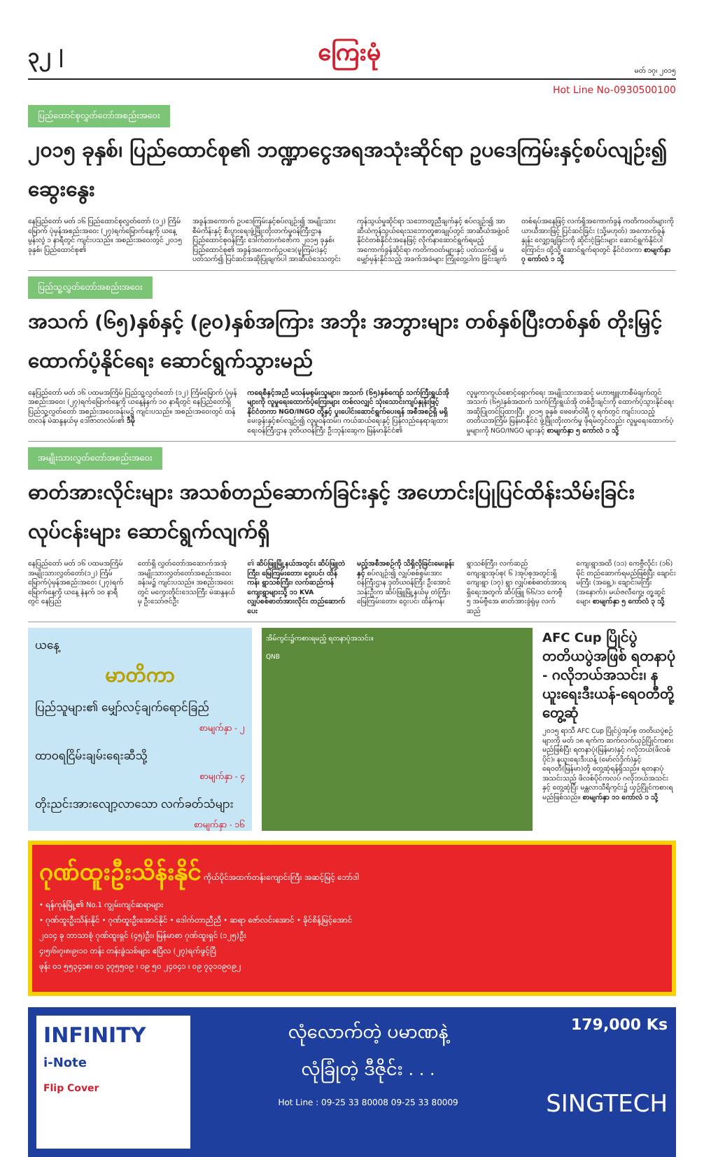၃၂ | ကြေးမုံ မတ် ၁၇၊ ၂၀၁၅
Hot Line No-0930500100
ပြည်ထောင်စုလွှတ်တော်အစည်းအဝေး
၂၀၁၅ ခုနှစ်၊ ပြည်ထောင်စု၏ ဘဏ္ဍာငွေအရအသုံးဆိုင်ရာ ဥပဒေကြမ်းနှင့်စပ်လျဉ်း၍ ဆွေးနွေး
နေပြည်တော် မတ် ၁၆ ပြည်ထောင်စုလွှတ်တော် (၁၂) ကြိမ်မြောက် ပုံမှန်အစည်းအဝေး (၂၇)ရက်မြောက်နေ့ကို ယနေ့မွန်းလွဲ ၁ နာရီတွင် ကျင်းပသည်။ အစည်းအဝေးတွင် ၂၀၁၅ ခုနှစ်၊ ပြည်ထောင်စု၏
အခွန်အကောက် ဥပဒေကြမ်းနှင့်စပ်လျဉ်း၍ အမျိုးသားစီမံကိန်းနှင့် စီးပွားရေးဖွံ့ဖြိုးတိုးတက်မှုဝန်ကြီးဌာန ပြည်ထောင်စုဝန်ကြီး ဒေါက်တာကံဇော်က ၂၀၁၅ ခုနှစ်၊ ပြည်ထောင်စု၏ အခွန်အကောက်ဥပဒေ(မူကြမ်း)နှင့် ပတ်သက်၍ ပြင်ဆင်အဆိုပြုချက်ပါ အာဆီယံဒေသတွင်း
ကုန်သွယ်မှုဆိုင်ရာ သဘောတူညီချက်နှင့် စပ်လျဉ်း၍ အာဆီယံကုန်သွယ်ရေးသဘောတူစာချုပ်တွင် အာဆီယံအဖွဲ့ဝင် နိုင်ငံတစ်နိုင်ငံအနေဖြင့် လိုက်နာဆောင်ရွက်ရမည့် အကောက်ခွန်ဆိုင်ရာ ကတိကဝတ်များနှင့် ပတ်သက်၍ မမျှော်မှန်းနိုင်သည့် အခက်အခဲများ ကြုံတွေ့ပါက ခြွင်းချက်
တစ်ရပ်အနေဖြင့် လက်ရှိအကောက်ခွန် ကတိကဝတ်များကို ယာယီအားဖြင့် ပြင်ဆင်ခြင်း (သို့မဟုတ်) အကောက်ခွန်နှုန်း လျှော့ချခြင်းကို ဆိုင်းငံ့ခြင်းများ ဆောင်ရွက်နိုင်ပါကြောင်း၊ ထို့သို့ ဆောင်ရွက်ရာတွင် နိုင်ငံတကာ စာမျက်နှာ ၇ ကော်လံ ၁ သို့
ပြည်သူ့လွှတ်တော်အစည်းအဝေး
အသက် (၆၅)နှစ်နှင့် (၉၀)နှစ်အကြား အဘိုး အဘွားများ တစ်နှစ်ပြီးတစ်နှစ် တိုးမြှင့်ထောက်ပံ့နိုင်ရေး ဆောင်ရွက်သွားမည်
နေပြည်တော် မတ် ၁၆ ပထမအကြိမ် ပြည်သူ့လွှတ်တော် (၁၂) ကြိမ်မြောက် ပုံမှန်အစည်းအဝေး (၂၇)ရက်မြောက်နေ့ကို ယနေ့နံနက် ၁၀ နာရီတွင် နေပြည်တော်ရှိ ပြည်သူ့လွှတ်တော် အစည်းအဝေးခန်းမ၌ ကျင်းပသည်။ အစည်းအဝေးတွင် ထန်တလန် မဲဆန္ဒနယ်မှ ဒေါ်ဇာတလဲမ်း၏ ဒီမို
ကရေစီနှင့်အညီ မသန်မစွမ်းသူများ၊ အသက် (၆၅)နှစ်ကျော် သက်ကြီးရွယ်အိုများကို လူမှုရေးထောက်ပံ့ကြေးများ တစ်လလျှင် သုံးသောင်းကျပ်နှုန်းဖြင့် နိုင်ငံတကာ NGO/INGO တို့နှင့် ပူးပေါင်းဆောင်ရွက်ပေးရန် အစီအစဉ်ရှိ မရှိ မေးခွန်းနှင့်စပ်လျဉ်း၍ လူမှုဝန်ထမ်း၊ ကယ်ဆယ်ရေးနှင့် ပြန်လည်နေရာချထားရေးဝန်ကြီးဌာန ဒုတိယဝန်ကြီး ဦးဘုန်းဆွေက မြန်မာနိုင်ငံ၏
လူမှုကာကွယ်စောင့်ရှောက်ရေး အမျိုးသားအဆင့် မဟာဗျူဟာစီမံချက်တွင် အသက် (၆၅)နှစ်အထက် သက်ကြီးရွယ်အို တစ်ဦးချင်းကို ထောက်ပံ့သွားနိုင်ရေး အဆိုပြုတင်ပြထားပြီး ၂၀၁၅ ခုနှစ် ဖေဖော်ဝါရီ ၇ ရက်တွင် ကျင်းပသည့် တတိယအကြိမ် မြန်မာနိုင်ငံ ဖွံ့ဖြိုးတိုးတက်မှု ဖိုရမ်တွင်လည်း လူမှုရေးထောက်ပံ့မှုများကို NGO/INGO များနှင့် စာမျက်နှာ ၅ ကော်လံ ၁ သို့
အမျိုးသားလွှတ်တော်အစည်းအဝေး
ဓာတ်အားလိုင်းများ အသစ်တည်ဆောက်ခြင်းနှင့် အဟောင်းပြုပြင်ထိန်းသိမ်းခြင်းလုပ်ငန်းများ ဆောင်ရွက်လျက်ရှိ
နေပြည်တော် မတ် ၁၆ ပထမအကြိမ် အမျိုးသားလွှတ်တော်(၁၂) ကြိမ်မြောက်ပုံမှန်အစည်းအဝေး (၂၇)ရက်မြောက်နေ့ကို ယနေ့ နံနက် ၁၀ နာရီတွင် နေပြည်
တော်ရှိ လွှတ်တော်အဆောက်အအုံ အမျိုးသားလွှတ်တော်အစည်းအဝေးခန်းမ၌ ကျင်းပသည်။ အစည်းအဝေးတွင် မကွေးတိုင်းဒေသကြီး မဲဆန္ဒနယ်မှ ဦးသော်ဇင်ဦး
၏ ဆိပ်ဖြူမြို့နယ်အတွင်း ဆိပ်ဖြူတဲကြီး၊ မြေကြမ်းတော၊ ဝွေးပင်၊ ထိန်ကန်၊ ရွာသစ်ကြီး၊ လက်ဆည်ကန်ကျေးရွာများသို့ ၁၁ KVA လျှပ်စစ်ဓာတ်အားလိုင်း တည်ဆောက်ပေး
မည့်အစီအစဉ်ကို သိရှိလိုခြင်းမေးခွန်းနှင့် စပ်လျဉ်း၍ လျှပ်စစ်စွမ်းအားဝန်ကြီးဌာန ဒုတိယဝန်ကြီး ဦးအောင်သန်းဦးက ဆိပ်ဖြူမြို့နယ်မှ တဲကြီး၊ မြေကြမ်းတော၊ ဝွေးပင်၊ ထိန်ကန်၊
ရွာသစ်ကြီး၊ လက်ဆည်ကျေးရွာအုပ်စု( ၆ )အုပ်စုအတွင်းရှိ ကျေးရွာ (၁၇) ရွာ လျှပ်စစ်ဓာတ်အားရရှိရေးအတွက် ဆိပ်ဖြူ ၆၆/၁၁ ကေဗွီ ၅ အမ်ဗွီအေ ဓာတ်အားခွဲရုံမှ လက်ဆည်
ကျေးရွာအထိ (၁၁) ကေဗွီလိုင်း (၁၆) မိုင် တည်ဆောက်ရမည်ဖြစ်ပြီး ချောင်းမကြီး (အရှေ့)၊ ချောင်းမကြီး (အနောက်)၊ မယ်ဇလီကွေ့၊ တူ့ဆွင်မျော၊ စာမျက်နှာ ၅ ကော်လံ ၃ သို့
ယနေ့
မာတိကာ
ပြည်သူများ၏ မျှော်လင့်ချက်ရောင်ခြည်
စာမျက်နှာ - ၂
ထာဝရငြိမ်းချမ်းရေးဆီသို့
စာမျက်နှာ - ၄
တိုးညင်းအားလျော့လာသော လက်ခတ်သံများ
စာမျက်နှာ - ၁၆
အိမ်ကွင်း၌ကစားရမည့် ရတနာပုံအသင်း။
QNB
AFC Cup ပြိုင်ပွဲ တတိယပွဲအဖြစ် ရတနာပုံ - ဂလိုဘယ်အသင်း၊ နယူးရေးဒီးယန်-ရေဝတီတို့ တွေ့ဆုံ
၂၀၁၅ ရာသီ AFC Cup ပြိုင်ပွဲအုပ်စု တတိယပွဲစဉ်များကို မတ် ၁၈ ရက်က ဆက်လက်ယှဉ်ပြိုင်ကစားမည်ဖြစ်ပြီး ရတနာပုံ(မြန်မာ)နှင့် ဂလိုဘယ်(ဖိလစ်ပိုင်)၊ နယူးရေးဒီးယန့် (မော်လ်ဒိုက်)နှင့် ရေဝတီ(မြန်မာ)တို့ တွေ့ဆုံရန်ရှိသည်။ ရတနာပုံအသင်းသည် ဖိလစ်ပိုင်ကလပ် ဂလိုဘယ်အသင်းနှင့် တွေ့ဆုံပြီး မန္တလာသီရိကွင်း၌ ယှဉ်ပြိုင်ကစားရမည်ဖြစ်သည်။ စာမျက်နှာ ၁၁ ကော်လံ ၁ သို့
ဂုဏ်ထူးဦးသိန်းနိုင် ကိုယ်ပိုင်အထက်တန်းကျောင်းကြီး အဆင့်မြင့် ဘော်ဒါ
• ရန်ကုန်မြို့၏ No.1 ကျွမ်းကျင်ဆရာများ
• ဂုဏ်ထူးဦးသိန်းနိုင် • ဂုဏ်ထူးဦးအောင်နိုင် • ဒေါက်တာညီညီ • ဆရာ ဇော်လင်းအောင် • ခိုင်စိန့်မြင့်အောင်
၂၀၁၄ ခု ဘာသာစုံ ဂုဏ်ထူးရှင် (၄၅)ဦး၊ မြန်မာစာ ဂုဏ်ထူးရှင် (၁၂၅)ဦး
၄၊၅၊၆၊၇၊၈၊၉၊၁၀ တန်း တန်းခွဲသစ်များ ဧပြီလ (၂၇)ရက်ဖွင့်ပြီ
ဖုန်း ၀၁ ၅၅၃၄၁၈၊ ၀၁ ၃၇၅၅၀၉ ၊ ၀၉ ၅၀ ၂၄၀၄၁ ၊ ၀၉ ၇၃၁၀၉၀၉၂
INFINITY
i-Note
Flip Cover
လုံလောက်တဲ့ ပမာဏနဲ့
လုံခြုံတဲ့ ဒီဇိုင်း . . .
Hot Line : 09-25 33 80008 09-25 33 80009
179,000 Ks
SINGTECH